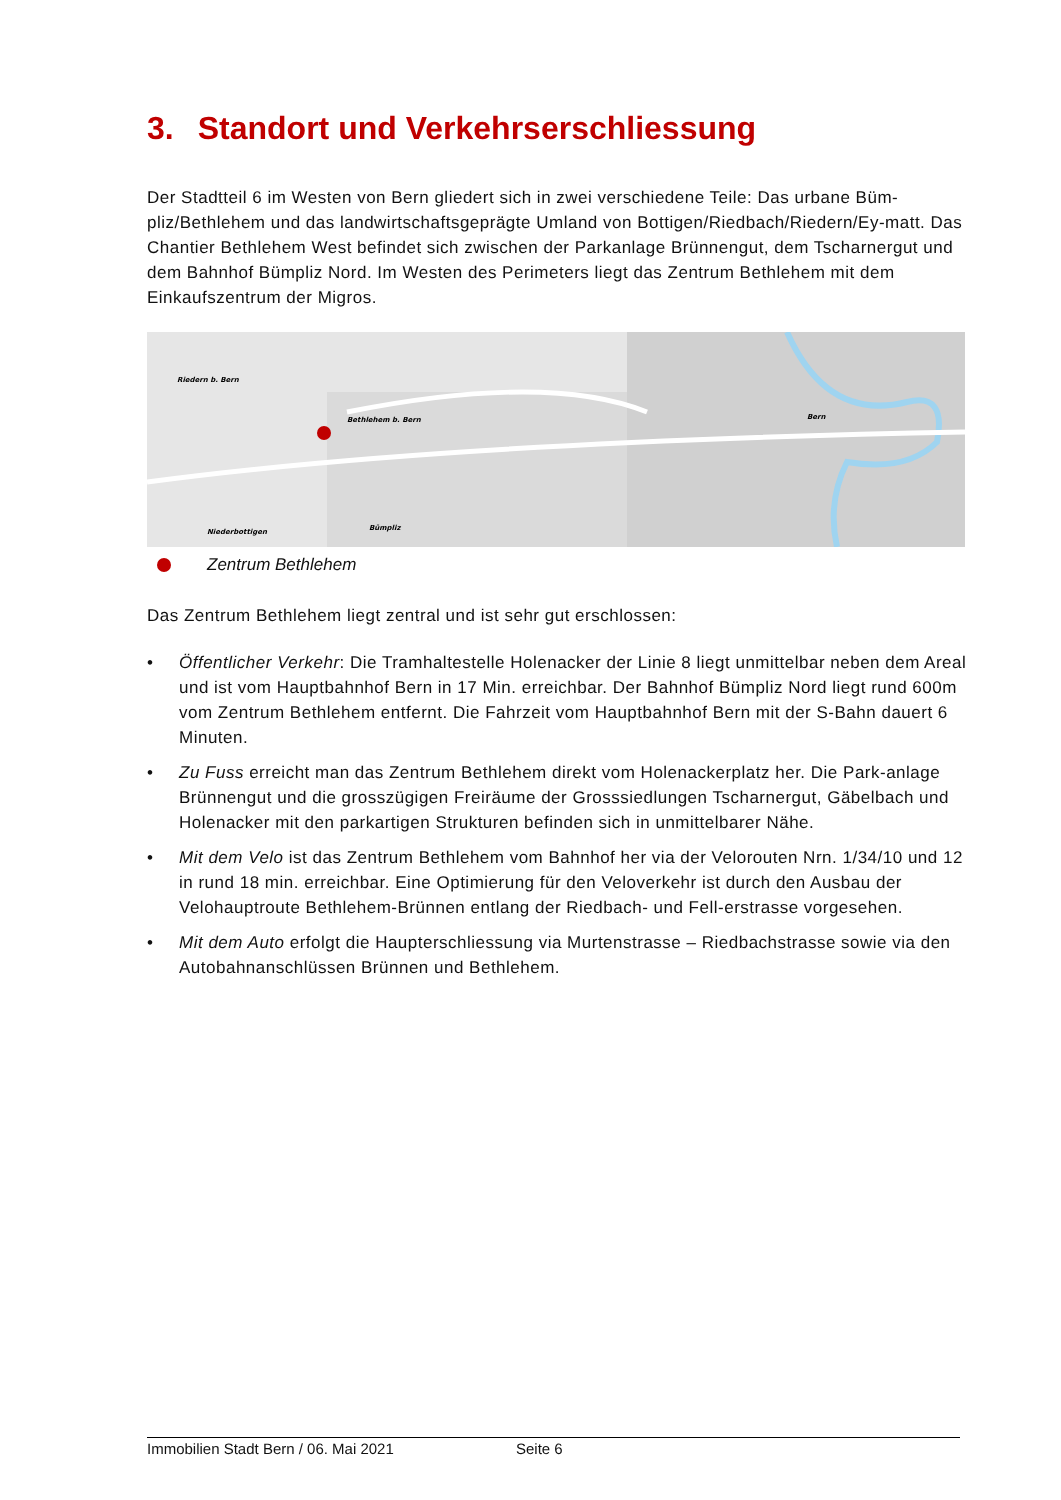3. Standort und Verkehrserschliessung
Der Stadtteil 6 im Westen von Bern gliedert sich in zwei verschiedene Teile: Das urbane Büm-pliz/Bethlehem und das landwirtschaftsgeprägte Umland von Bottigen/Riedbach/Riedern/Ey-matt. Das Chantier Bethlehem West befindet sich zwischen der Parkanlage Brünnengut, dem Tscharnergut und dem Bahnhof Bümpliz Nord. Im Westen des Perimeters liegt das Zentrum Bethlehem mit dem Einkaufszentrum der Migros.
Riedern b. Bern
Bethlehem b. Bern
Bern
Niederbottigen
Bümpliz
Zentrum Bethlehem
Das Zentrum Bethlehem liegt zentral und ist sehr gut erschlossen:
• Öffentlicher Verkehr: Die Tramhaltestelle Holenacker der Linie 8 liegt unmittelbar neben dem Areal und ist vom Hauptbahnhof Bern in 17 Min. erreichbar. Der Bahnhof Bümpliz Nord liegt rund 600m vom Zentrum Bethlehem entfernt. Die Fahrzeit vom Hauptbahnhof Bern mit der S-Bahn dauert 6 Minuten.
• Zu Fuss erreicht man das Zentrum Bethlehem direkt vom Holenackerplatz her. Die Park-anlage Brünnengut und die grosszügigen Freiräume der Grosssiedlungen Tscharnergut, Gäbelbach und Holenacker mit den parkartigen Strukturen befinden sich in unmittelbarer Nähe.
• Mit dem Velo ist das Zentrum Bethlehem vom Bahnhof her via der Velorouten Nrn. 1/34/10 und 12 in rund 18 min. erreichbar. Eine Optimierung für den Veloverkehr ist durch den Ausbau der Velohauptroute Bethlehem-Brünnen entlang der Riedbach- und Fell-erstrasse vorgesehen.
• Mit dem Auto erfolgt die Haupterschliessung via Murtenstrasse – Riedbachstrasse sowie via den Autobahnanschlüssen Brünnen und Bethlehem.
Immobilien Stadt Bern / 06. Mai 2021 Seite 6